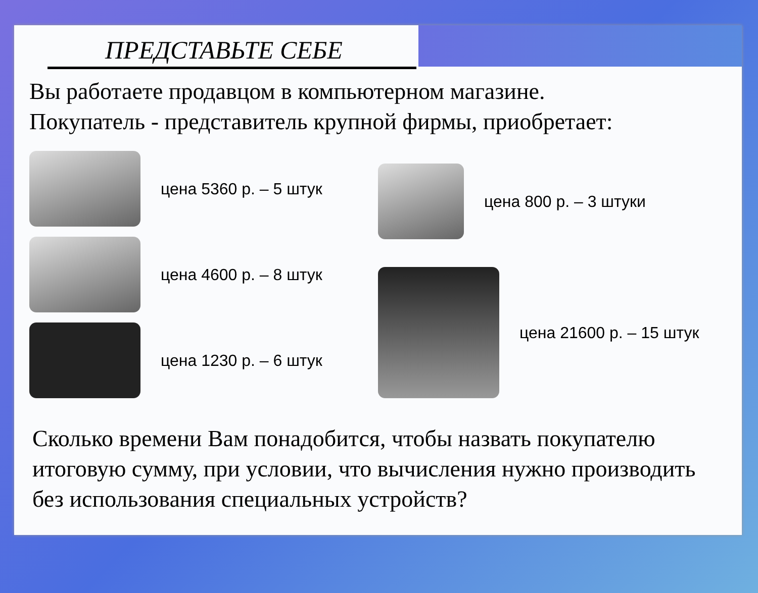ПРЕДСТАВЬТЕ СЕБЕ
Вы работаете продавцом в компьютерном магазине.
Покупатель - представитель крупной фирмы, приобретает:
цена 5360 р. – 5 штук
цена 4600 р. – 8 штук
цена 1230 р. – 6 штук
цена 800 р. – 3 штуки
цена 21600 р. – 15 штук
Сколько времени Вам понадобится, чтобы назвать покупателю итоговую сумму, при условии, что вычисления нужно производить без использования специальных устройств?